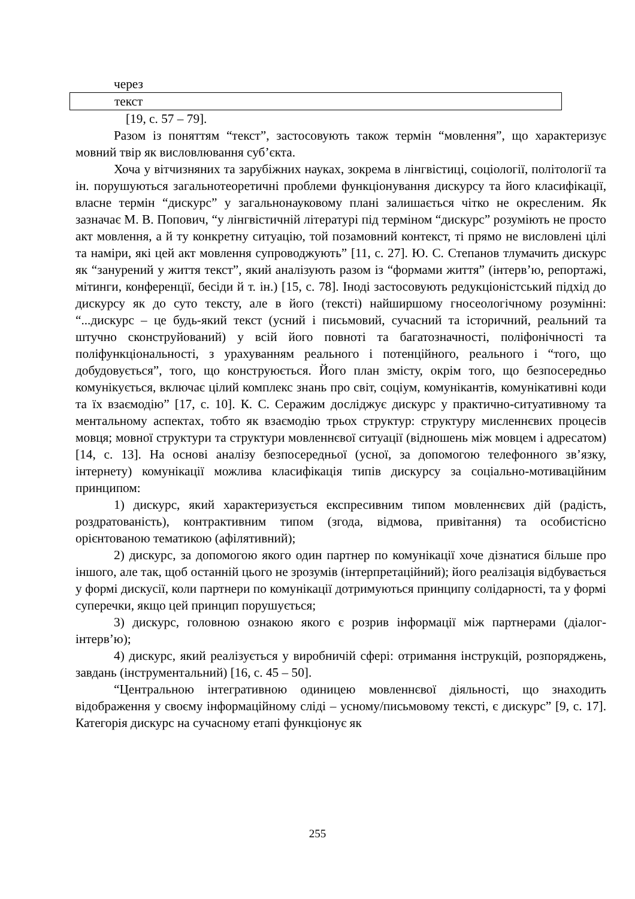через
текст
[19, с. 57 – 79].
Разом із поняттям “текст”, застосовують також термін “мовлення”, що характеризує мовний твір як висловлювання суб’єкта.
Хоча у вітчизняних та зарубіжних науках, зокрема в лінгвістиці, соціології, політології та ін. порушуються загальнотеоретичні проблеми функціонування дискурсу та його класифікації, власне термін “дискурс” у загальнонауковому плані залишається чітко не окресленим. Як зазначає М. В. Попович, “у лінгвістичній літературі під терміном “дискурс” розуміють не просто акт мовлення, а й ту конкретну ситуацію, той позамовний контекст, ті прямо не висловлені цілі та наміри, які цей акт мовлення супроводжують” [11, с. 27]. Ю. С. Степанов тлумачить дискурс як “занурений у життя текст”, який аналізують разом із “формами життя” (інтерв’ю, репортажі, мітинги, конференції, бесіди й т. ін.) [15, с. 78]. Іноді застосовують редукціоністський підхід до дискурсу як до суто тексту, але в його (тексті) найширшому гносеологічному розумінні: “...дискурс – це будь-який текст (усний і письмовий, сучасний та історичний, реальний та штучно сконструйований) у всій його повноті та багатозначності, поліфонічності та поліфункціональності, з урахуванням реального і потенційного, реального і “того, що добудовується”, того, що конструюється. Його план змісту, окрім того, що безпосередньо комунікується, включає цілий комплекс знань про світ, соціум, комунікантів, комунікативні коди та їх взаємодію” [17, с. 10]. К. С. Серажим досліджує дискурс у практично-ситуативному та ментальному аспектах, тобто як взаємодію трьох структур: структуру мисленнєвих процесів мовця; мовної структури та структури мовленнєвої ситуації (відношень між мовцем і адресатом) [14, с. 13]. На основі аналізу безпосередньої (усної, за допомогою телефонного зв’язку, інтернету) комунікації можлива класифікація типів дискурсу за соціально-мотиваційним принципом:
1) дискурс, який характеризується експресивним типом мовленнєвих дій (радість, роздратованість), контрактивним типом (згода, відмова, привітання) та особистісно орієнтованою тематикою (афілятивний);
2) дискурс, за допомогою якого один партнер по комунікації хоче дізнатися більше про іншого, але так, щоб останній цього не зрозумів (інтерпретаційний); його реалізація відбувається у формі дискусії, коли партнери по комунікації дотримуються принципу солідарності, та у формі суперечки, якщо цей принцип порушується;
3) дискурс, головною ознакою якого є розрив інформації між партнерами (діалог-інтерв’ю);
4) дискурс, який реалізується у виробничій сфері: отримання інструкцій, розпоряджень, завдань (інструментальний) [16, с. 45 – 50].
“Центральною інтегративною одиницею мовленнєвої діяльності, що знаходить відображення у своєму інформаційному сліді – усному/письмовому тексті, є дискурс” [9, с. 17]. Категорія дискурс на сучасному етапі функціонує як
255